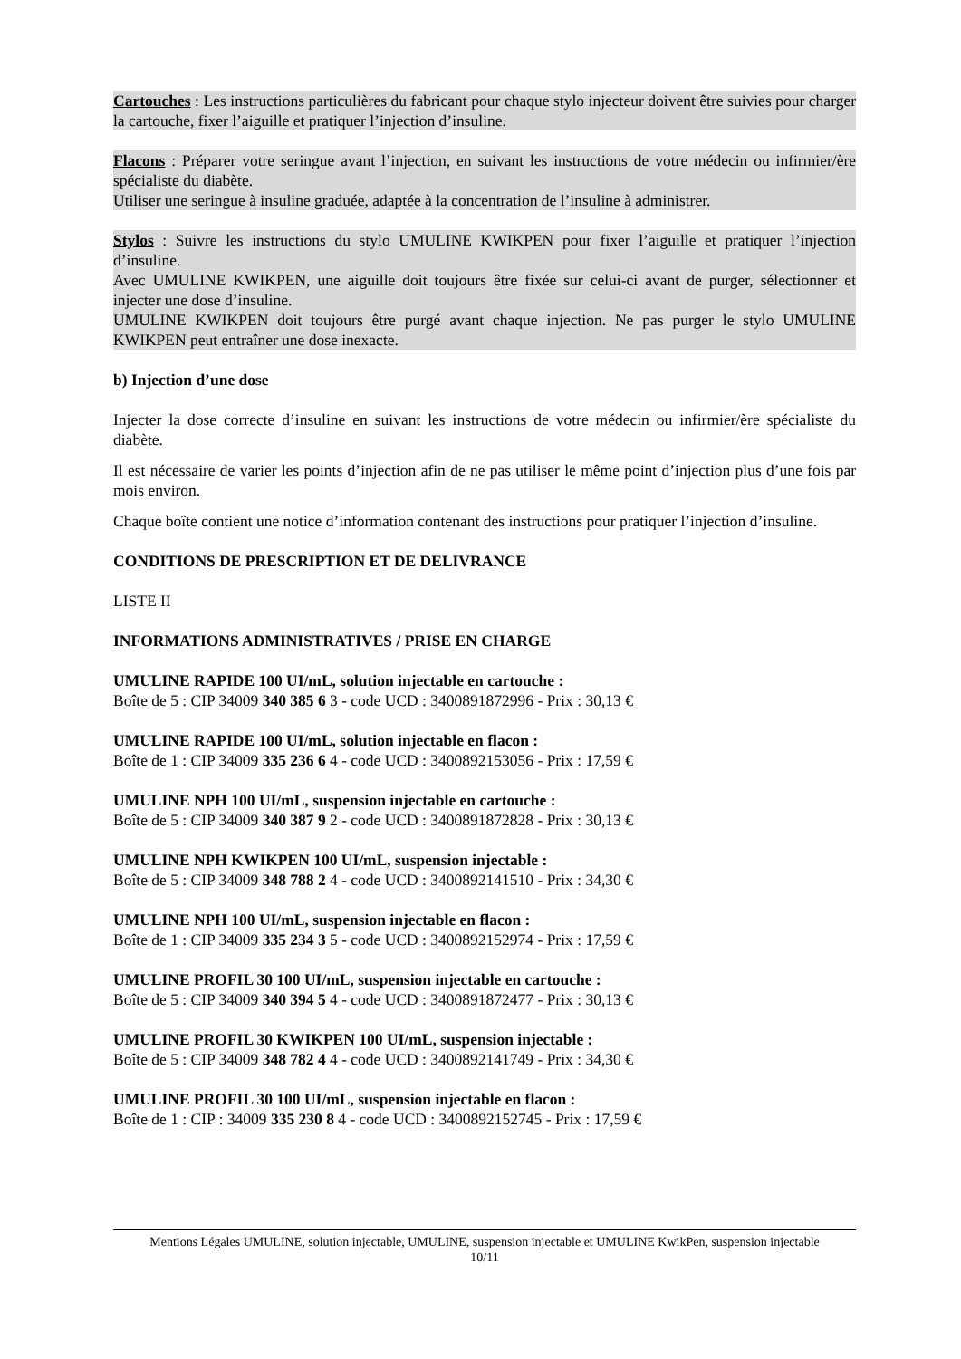Cartouches : Les instructions particulières du fabricant pour chaque stylo injecteur doivent être suivies pour charger la cartouche, fixer l’aiguille et pratiquer l’injection d’insuline.
Flacons : Préparer votre seringue avant l’injection, en suivant les instructions de votre médecin ou infirmier/ère spécialiste du diabète.
Utiliser une seringue à insuline graduée, adaptée à la concentration de l’insuline à administrer.
Stylos : Suivre les instructions du stylo UMULINE KWIKPEN pour fixer l’aiguille et pratiquer l’injection d’insuline.
Avec UMULINE KWIKPEN, une aiguille doit toujours être fixée sur celui-ci avant de purger, sélectionner et injecter une dose d’insuline.
UMULINE KWIKPEN doit toujours être purgé avant chaque injection. Ne pas purger le stylo UMULINE KWIKPEN peut entraîner une dose inexacte.
b) Injection d’une dose
Injecter la dose correcte d’insuline en suivant les instructions de votre médecin ou infirmier/ère spécialiste du diabète.
Il est nécessaire de varier les points d’injection afin de ne pas utiliser le même point d’injection plus d’une fois par mois environ.
Chaque boîte contient une notice d’information contenant des instructions pour pratiquer l’injection d’insuline.
CONDITIONS DE PRESCRIPTION ET DE DELIVRANCE
LISTE II
INFORMATIONS ADMINISTRATIVES / PRISE EN CHARGE
UMULINE RAPIDE 100 UI/mL, solution injectable en cartouche :
Boîte de 5 : CIP 34009 340 385 6 3 - code UCD : 3400891872996 - Prix : 30,13 €
UMULINE RAPIDE 100 UI/mL, solution injectable en flacon :
Boîte de 1 : CIP 34009 335 236 6 4 - code UCD : 3400892153056 - Prix : 17,59 €
UMULINE NPH 100 UI/mL, suspension injectable en cartouche :
Boîte de 5 : CIP 34009 340 387 9 2 - code UCD : 3400891872828 - Prix : 30,13 €
UMULINE NPH KWIKPEN 100 UI/mL, suspension injectable :
Boîte de 5 : CIP 34009 348 788 2 4 - code UCD : 3400892141510 - Prix : 34,30 €
UMULINE NPH 100 UI/mL, suspension injectable en flacon :
Boîte de 1 : CIP 34009 335 234 3 5 - code UCD : 3400892152974 - Prix : 17,59 €
UMULINE PROFIL 30 100 UI/mL, suspension injectable en cartouche :
Boîte de 5 : CIP 34009 340 394 5 4 - code UCD : 3400891872477 - Prix : 30,13 €
UMULINE PROFIL 30 KWIKPEN 100 UI/mL, suspension injectable :
Boîte de 5 : CIP 34009 348 782 4 4 - code UCD : 3400892141749 - Prix : 34,30 €
UMULINE PROFIL 30 100 UI/mL, suspension injectable en flacon :
Boîte de 1 : CIP : 34009 335 230 8 4 - code UCD : 3400892152745 - Prix : 17,59 €
Mentions Légales UMULINE, solution injectable, UMULINE, suspension injectable et UMULINE KwikPen, suspension injectable
10/11